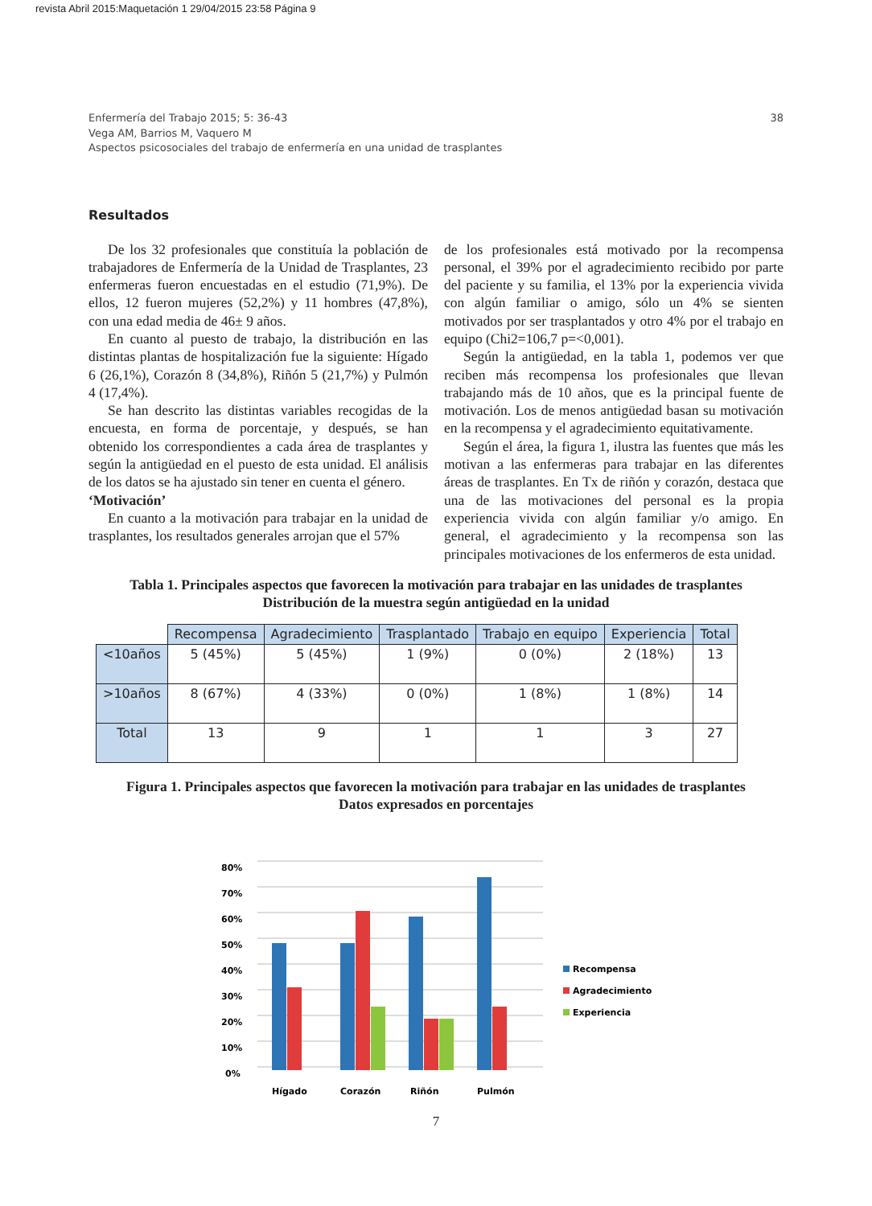revista Abril 2015:Maquetación 1 29/04/2015 23:58 Página 9
Enfermería del Trabajo 2015; 5: 36-43
Vega AM, Barrios M, Vaquero M
Aspectos psicosociales del trabajo de enfermería en una unidad de trasplantes
38
Resultados
De los 32 profesionales que constituía la población de trabajadores de Enfermería de la Unidad de Trasplantes, 23 enfermeras fueron encuestadas en el estudio (71,9%). De ellos, 12 fueron mujeres (52,2%) y 11 hombres (47,8%), con una edad media de 46± 9 años.
En cuanto al puesto de trabajo, la distribución en las distintas plantas de hospitalización fue la siguiente: Hígado 6 (26,1%), Corazón 8 (34,8%), Riñón 5 (21,7%) y Pulmón 4 (17,4%).
Se han descrito las distintas variables recogidas de la encuesta, en forma de porcentaje, y después, se han obtenido los correspondientes a cada área de trasplantes y según la antigüedad en el puesto de esta unidad. El análisis de los datos se ha ajustado sin tener en cuenta el género.
‘Motivación’
En cuanto a la motivación para trabajar en la unidad de trasplantes, los resultados generales arrojan que el 57%
de los profesionales está motivado por la recompensa personal, el 39% por el agradecimiento recibido por parte del paciente y su familia, el 13% por la experiencia vivida con algún familiar o amigo, sólo un 4% se sienten motivados por ser trasplantados y otro 4% por el trabajo en equipo (Chi2=106,7 p=<0,001).
Según la antigüedad, en la tabla 1, podemos ver que reciben más recompensa los profesionales que llevan trabajando más de 10 años, que es la principal fuente de motivación. Los de menos antigüedad basan su motivación en la recompensa y el agradecimiento equitativamente.
Según el área, la figura 1, ilustra las fuentes que más les motivan a las enfermeras para trabajar en las diferentes áreas de trasplantes. En Tx de riñón y corazón, destaca que una de las motivaciones del personal es la propia experiencia vivida con algún familiar y/o amigo. En general, el agradecimiento y la recompensa son las principales motivaciones de los enfermeros de esta unidad.
Tabla 1. Principales aspectos que favorecen la motivación para trabajar en las unidades de trasplantes
Distribución de la muestra según antigüedad en la unidad
| | Recompensa | Agradecimiento | Trasplantado | Trabajo en equipo | Experiencia | Total |
| --- | --- | --- | --- | --- | --- | --- |
| <10años | 5 (45%) | 5 (45%) | 1 (9%) | 0 (0%) | 2 (18%) | 13 |
| >10años | 8 (67%) | 4 (33%) | 0 (0%) | 1 (8%) | 1 (8%) | 14 |
| Total | 13 | 9 | 1 | 1 | 3 | 27 |
Figura 1. Principales aspectos que favorecen la motivación para trabajar en las unidades de trasplantes
Datos expresados en porcentajes
80%
70%
60%
50%
40%
30%
20%
10%
0%
Hígado
Corazón
Riñón
Pulmón
Recompensa
Agradecimiento
Experiencia
7